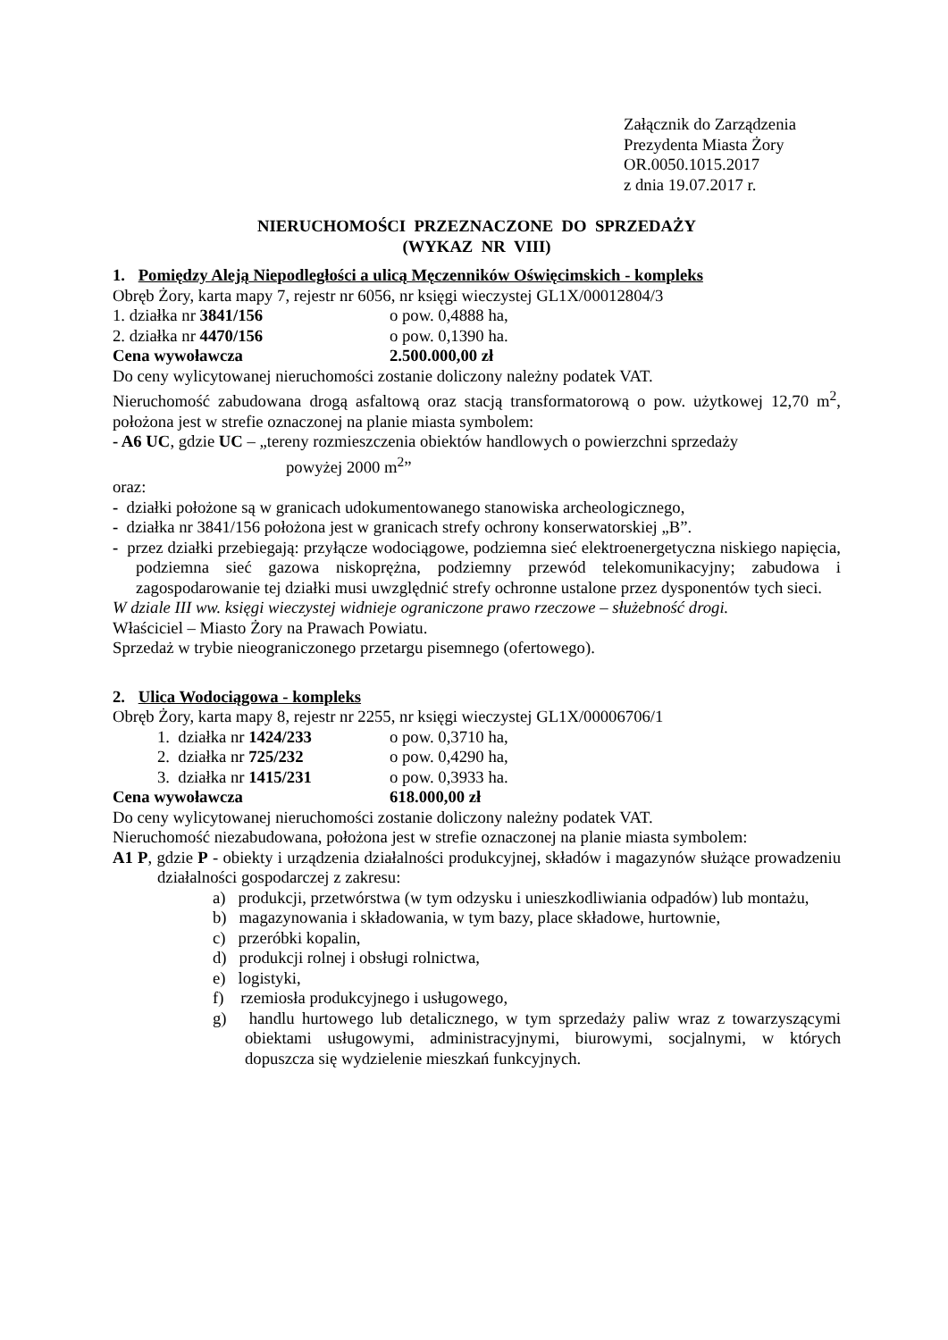Załącznik do Zarządzenia
Prezydenta Miasta Żory
OR.0050.1015.2017
z dnia 19.07.2017 r.
NIERUCHOMOŚCI PRZEZNACZONE DO SPRZEDAŻY
(WYKAZ NR VIII)
1. Pomiędzy Aleją Niepodległości a ulicą Męczenników Oświęcimskich - kompleks
Obręb Żory, karta mapy 7, rejestr nr 6056, nr księgi wieczystej GL1X/00012804/3
1. działka nr 3841/156 o pow. 0,4888 ha,
2. działka nr 4470/156 o pow. 0,1390 ha.
Cena wywoławcza 2.500.000,00 zł
Do ceny wylicytowanej nieruchomości zostanie doliczony należny podatek VAT.
Nieruchomość zabudowana drogą asfaltową oraz stacją transformatorową o pow. użytkowej 12,70 m<sup>2</sup>, położona jest w strefie oznaczonej na planie miasta symbolem:
- A6 UC, gdzie UC – „tereny rozmieszczenia obiektów handlowych o powierzchni sprzedaży
powyżej 2000 m<sup>2</sup>”
oraz:
- działki położone są w granicach udokumentowanego stanowiska archeologicznego,
- działka nr 3841/156 położona jest w granicach strefy ochrony konserwatorskiej „B”.
- przez działki przebiegają: przyłącze wodociągowe, podziemna sieć elektroenergetyczna niskiego napięcia, podziemna sieć gazowa niskoprężna, podziemny przewód telekomunikacyjny; zabudowa i zagospodarowanie tej działki musi uwzględnić strefy ochronne ustalone przez dysponentów tych sieci.
W dziale III ww. księgi wieczystej widnieje ograniczone prawo rzeczowe – służebność drogi.
Właściciel – Miasto Żory na Prawach Powiatu.
Sprzedaż w trybie nieograniczonego przetargu pisemnego (ofertowego).
2. Ulica Wodociągowa - kompleks
Obręb Żory, karta mapy 8, rejestr nr 2255, nr księgi wieczystej GL1X/00006706/1
1. działka nr 1424/233 o pow. 0,3710 ha,
2. działka nr 725/232 o pow. 0,4290 ha,
3. działka nr 1415/231 o pow. 0,3933 ha.
Cena wywoławcza 618.000,00 zł
Do ceny wylicytowanej nieruchomości zostanie doliczony należny podatek VAT.
Nieruchomość niezabudowana, położona jest w strefie oznaczonej na planie miasta symbolem:
A1 P, gdzie P - obiekty i urządzenia działalności produkcyjnej, składów i magazynów służące prowadzeniu działalności gospodarczej z zakresu:
a) produkcji, przetwórstwa (w tym odzysku i unieszkodliwiania odpadów) lub montażu,
b) magazynowania i składowania, w tym bazy, place składowe, hurtownie,
c) przeróbki kopalin,
d) produkcji rolnej i obsługi rolnictwa,
e) logistyki,
f) rzemiosła produkcyjnego i usługowego,
g) handlu hurtowego lub detalicznego, w tym sprzedaży paliw wraz z towarzyszącymi obiektami usługowymi, administracyjnymi, biurowymi, socjalnymi, w których dopuszcza się wydzielenie mieszkań funkcyjnych.